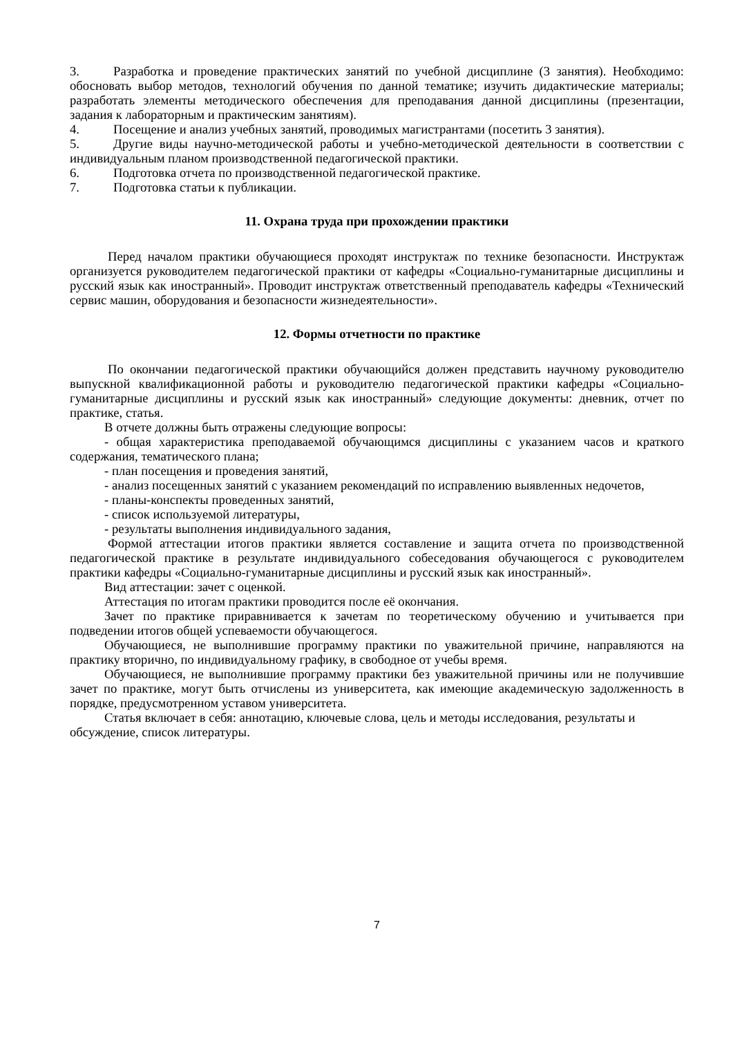3. Разработка и проведение практических занятий по учебной дисциплине (3 занятия). Необходимо: обосновать выбор методов, технологий обучения по данной тематике; изучить дидактические материалы; разработать элементы методического обеспечения для преподавания данной дисциплины (презентации, задания к лабораторным и практическим занятиям).
4. Посещение и анализ учебных занятий, проводимых магистрантами (посетить 3 занятия).
5. Другие виды научно-методической работы и учебно-методической деятельности в соответствии с индивидуальным планом производственной педагогической практики.
6. Подготовка отчета по производственной педагогической практике.
7. Подготовка статьи к публикации.
11. Охрана труда при прохождении практики
Перед началом практики обучающиеся проходят инструктаж по технике безопасности. Инструктаж организуется руководителем педагогической практики от кафедры «Социально-гуманитарные дисциплины и русский язык как иностранный». Проводит инструктаж ответственный преподаватель кафедры «Технический сервис машин, оборудования и безопасности жизнедеятельности».
12. Формы отчетности по практике
По окончании педагогической практики обучающийся должен представить научному руководителю выпускной квалификационной работы и руководителю педагогической практики кафедры «Социально-гуманитарные дисциплины и русский язык как иностранный» следующие документы: дневник, отчет по практике, статья.
В отчете должны быть отражены следующие вопросы:
- общая характеристика преподаваемой обучающимся дисциплины с указанием часов и краткого содержания, тематического плана;
- план посещения и проведения занятий,
- анализ посещенных занятий с указанием рекомендаций по исправлению выявленных недочетов,
- планы-конспекты проведенных занятий,
- список используемой литературы,
- результаты выполнения индивидуального задания,
Формой аттестации итогов практики является составление и защита отчета по производственной педагогической практике в результате индивидуального собеседования обучающегося с руководителем практики кафедры «Социально-гуманитарные дисциплины и русский язык как иностранный».
Вид аттестации: зачет с оценкой.
Аттестация по итогам практики проводится после её окончания.
Зачет по практике приравнивается к зачетам по теоретическому обучению и учитывается при подведении итогов общей успеваемости обучающегося.
Обучающиеся, не выполнившие программу практики по уважительной причине, направляются на практику вторично, по индивидуальному графику, в свободное от учебы время.
Обучающиеся, не выполнившие программу практики без уважительной причины или не получившие зачет по практике, могут быть отчислены из университета, как имеющие академическую задолженность в порядке, предусмотренном уставом университета.
Статья включает в себя: аннотацию, ключевые слова, цель и методы исследования, результаты и обсуждение, список литературы.
7